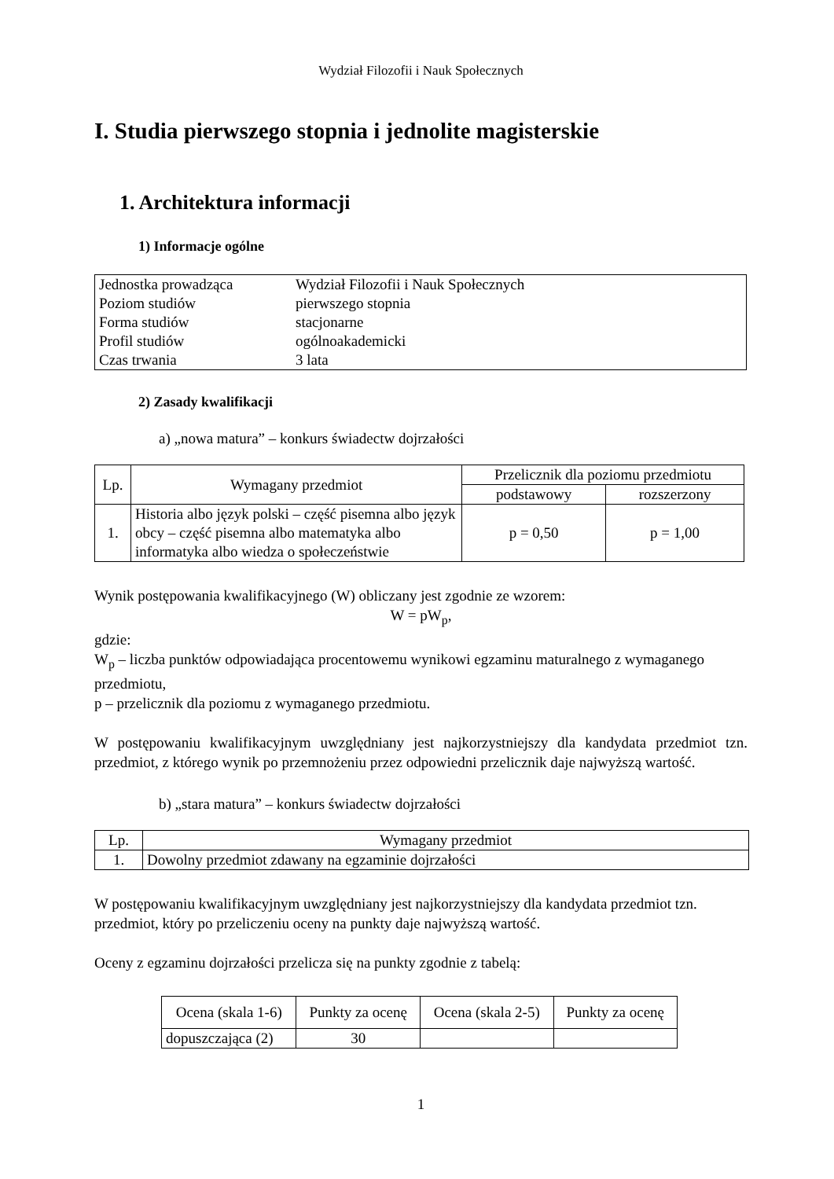Wydział Filozofii i Nauk Społecznych
I. Studia pierwszego stopnia i jednolite magisterskie
1. Architektura informacji
1) Informacje ogólne
| Jednostka prowadząca | Wydział Filozofii i Nauk Społecznych |
| Poziom studiów | pierwszego stopnia |
| Forma studiów | stacjonarne |
| Profil studiów | ogólnoakademicki |
| Czas trwania | 3 lata |
2) Zasady kwalifikacji
a) „nowa matura” – konkurs świadectw dojrzałości
| Lp. | Wymagany przedmiot | Przelicznik dla poziomu przedmiotu | |
| --- | --- | --- | --- |
| | | podstawowy | rozszerzony |
| 1. | Historia albo język polski – część pisemna albo język obcy – część pisemna albo matematyka albo informatyka albo wiedza o społeczeństwie | p = 0,50 | p = 1,00 |
Wynik postępowania kwalifikacyjnego (W) obliczany jest zgodnie ze wzorem:
W = pW<sub>p</sub>,
gdzie:
W<sub>p</sub> – liczba punktów odpowiadająca procentowemu wynikowi egzaminu maturalnego z wymaganego przedmiotu,
p – przelicznik dla poziomu z wymaganego przedmiotu.
W postępowaniu kwalifikacyjnym uwzględniany jest najkorzystniejszy dla kandydata przedmiot tzn. przedmiot, z którego wynik po przemnożeniu przez odpowiedni przelicznik daje najwyższą wartość.
b) „stara matura” – konkurs świadectw dojrzałości
| Lp. | Wymagany przedmiot |
| --- | --- |
| 1. | Dowolny przedmiot zdawany na egzaminie dojrzałości |
W postępowaniu kwalifikacyjnym uwzględniany jest najkorzystniejszy dla kandydata przedmiot tzn. przedmiot, który po przeliczeniu oceny na punkty daje najwyższą wartość.
Oceny z egzaminu dojrzałości przelicza się na punkty zgodnie z tabelą:
| Ocena (skala 1-6) | Punkty za ocenę | Ocena (skala 2-5) | Punkty za ocenę |
| --- | --- | --- | --- |
| dopuszczająca (2) | 30 | | |
1